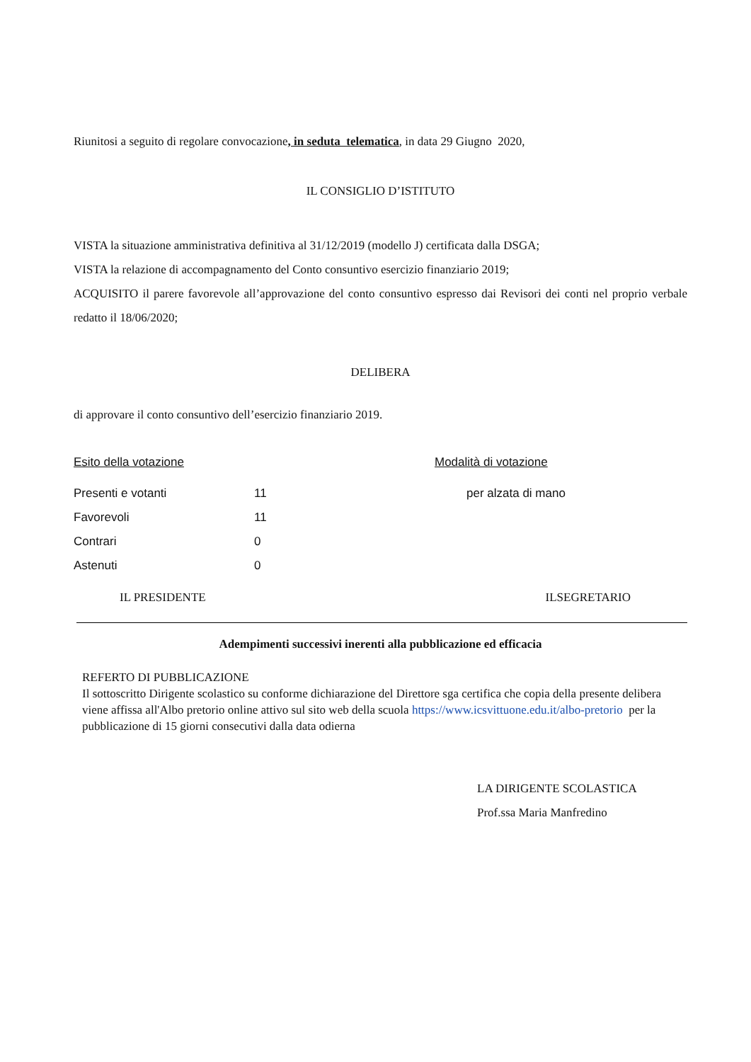Riunitosi a seguito di regolare convocazione, in seduta telematica, in data 29 Giugno 2020,
IL CONSIGLIO D’ISTITUTO
VISTA la situazione amministrativa definitiva al 31/12/2019 (modello J) certificata dalla DSGA;
VISTA la relazione di accompagnamento del Conto consuntivo esercizio finanziario 2019;
ACQUISITO il parere favorevole all’approvazione del conto consuntivo espresso dai Revisori dei conti nel proprio verbale redatto il 18/06/2020;
DELIBERA
di approvare il conto consuntivo dell’esercizio finanziario 2019.
| Esito della votazione | Modalità di votazione |
| Presenti e votanti | 11 | per alzata di mano |
| Favorevoli | 11 | |
| Contrari | 0 | |
| Astenuti | 0 | |
IL PRESIDENTE ILSEGRETARIO
Adempimenti successivi inerenti alla pubblicazione ed efficacia
REFERTO DI PUBBLICAZIONE
Il sottoscritto Dirigente scolastico su conforme dichiarazione del Direttore sga certifica che copia della presente delibera viene affissa all'Albo pretorio online attivo sul sito web della scuola https://www.icsvittuone.edu.it/albo-pretorio per la pubblicazione di 15 giorni consecutivi dalla data odierna
LA DIRIGENTE SCOLASTICA
Prof.ssa Maria Manfredino